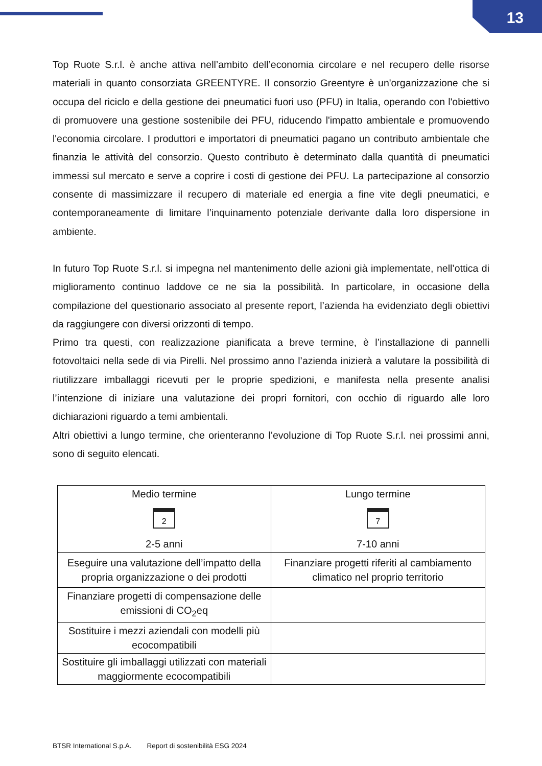13
Top Ruote S.r.l. è anche attiva nell’ambito dell’economia circolare e nel recupero delle risorse materiali in quanto consorziata GREENTYRE. Il consorzio Greentyre è un'organizzazione che si occupa del riciclo e della gestione dei pneumatici fuori uso (PFU) in Italia, operando con l'obiettivo di promuovere una gestione sostenibile dei PFU, riducendo l'impatto ambientale e promuovendo l'economia circolare. I produttori e importatori di pneumatici pagano un contributo ambientale che finanzia le attività del consorzio. Questo contributo è determinato dalla quantità di pneumatici immessi sul mercato e serve a coprire i costi di gestione dei PFU. La partecipazione al consorzio consente di massimizzare il recupero di materiale ed energia a fine vite degli pneumatici, e contemporaneamente di limitare l’inquinamento potenziale derivante dalla loro dispersione in ambiente.
In futuro Top Ruote S.r.l. si impegna nel mantenimento delle azioni già implementate, nell’ottica di miglioramento continuo laddove ce ne sia la possibilità. In particolare, in occasione della compilazione del questionario associato al presente report, l’azienda ha evidenziato degli obiettivi da raggiungere con diversi orizzonti di tempo.
Primo tra questi, con realizzazione pianificata a breve termine, è l’installazione di pannelli fotovoltaici nella sede di via Pirelli. Nel prossimo anno l’azienda inizierà a valutare la possibilità di riutilizzare imballaggi ricevuti per le proprie spedizioni, e manifesta nella presente analisi l’intenzione di iniziare una valutazione dei propri fornitori, con occhio di riguardo alle loro dichiarazioni riguardo a temi ambientali.
Altri obiettivi a lungo termine, che orienteranno l’evoluzione di Top Ruote S.r.l. nei prossimi anni, sono di seguito elencati.
| Medio termine 2 2-5 anni | Lungo termine 7 7-10 anni |
| --- | --- |
| Eseguire una valutazione dell’impatto della propria organizzazione o dei prodotti | Finanziare progetti riferiti al cambiamento climatico nel proprio territorio |
| Finanziare progetti di compensazione delle emissioni di CO<sub>2</sub>eq | |
| Sostituire i mezzi aziendali con modelli più ecocompatibili | |
| Sostituire gli imballaggi utilizzati con materiali maggiormente ecocompatibili | |
BTSR International S.p.A. Report di sostenibilità ESG 2024